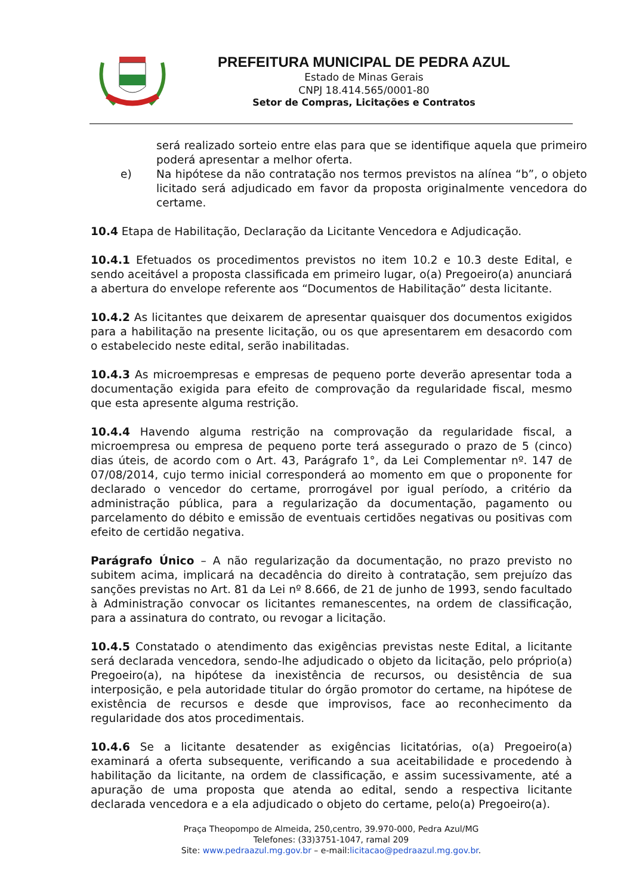PREFEITURA MUNICIPAL DE PEDRA AZUL
Estado de Minas Gerais
CNPJ 18.414.565/0001-80
Setor de Compras, Licitações e Contratos
será realizado sorteio entre elas para que se identifique aquela que primeiro poderá apresentar a melhor oferta.
e) Na hipótese da não contratação nos termos previstos na alínea “b”, o objeto licitado será adjudicado em favor da proposta originalmente vencedora do certame.
10.4 Etapa de Habilitação, Declaração da Licitante Vencedora e Adjudicação.
10.4.1 Efetuados os procedimentos previstos no item 10.2 e 10.3 deste Edital, e sendo aceitável a proposta classificada em primeiro lugar, o(a) Pregoeiro(a) anunciará a abertura do envelope referente aos “Documentos de Habilitação” desta licitante.
10.4.2 As licitantes que deixarem de apresentar quaisquer dos documentos exigidos para a habilitação na presente licitação, ou os que apresentarem em desacordo com o estabelecido neste edital, serão inabilitadas.
10.4.3 As microempresas e empresas de pequeno porte deverão apresentar toda a documentação exigida para efeito de comprovação da regularidade fiscal, mesmo que esta apresente alguma restrição.
10.4.4 Havendo alguma restrição na comprovação da regularidade fiscal, a microempresa ou empresa de pequeno porte terá assegurado o prazo de 5 (cinco) dias úteis, de acordo com o Art. 43, Parágrafo 1°, da Lei Complementar nº. 147 de 07/08/2014, cujo termo inicial corresponderá ao momento em que o proponente for declarado o vencedor do certame, prorrogável por igual período, a critério da administração pública, para a regularização da documentação, pagamento ou parcelamento do débito e emissão de eventuais certidões negativas ou positivas com efeito de certidão negativa.
Parágrafo Único – A não regularização da documentação, no prazo previsto no subitem acima, implicará na decadência do direito à contratação, sem prejuízo das sanções previstas no Art. 81 da Lei nº 8.666, de 21 de junho de 1993, sendo facultado à Administração convocar os licitantes remanescentes, na ordem de classificação, para a assinatura do contrato, ou revogar a licitação.
10.4.5 Constatado o atendimento das exigências previstas neste Edital, a licitante será declarada vencedora, sendo-lhe adjudicado o objeto da licitação, pelo próprio(a) Pregoeiro(a), na hipótese da inexistência de recursos, ou desistência de sua interposição, e pela autoridade titular do órgão promotor do certame, na hipótese de existência de recursos e desde que improvisos, face ao reconhecimento da regularidade dos atos procedimentais.
10.4.6 Se a licitante desatender as exigências licitatórias, o(a) Pregoeiro(a) examinará a oferta subsequente, verificando a sua aceitabilidade e procedendo à habilitação da licitante, na ordem de classificação, e assim sucessivamente, até a apuração de uma proposta que atenda ao edital, sendo a respectiva licitante declarada vencedora e a ela adjudicado o objeto do certame, pelo(a) Pregoeiro(a).
Praça Theopompo de Almeida, 250,centro, 39.970-000, Pedra Azul/MG
Telefones: (33)3751-1047, ramal 209
Site: www.pedraazul.mg.gov.br – e-mail:licitacao@pedraazul.mg.gov.br.